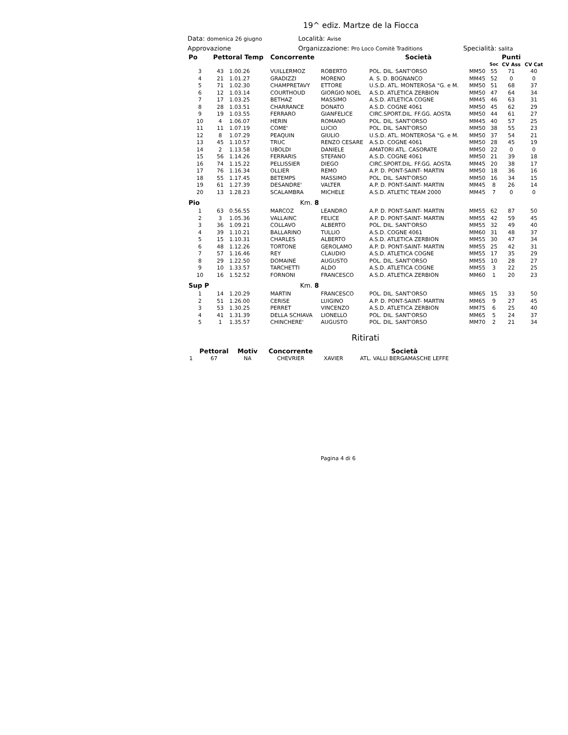19^ ediz. Martze de la Fiocca
Data: domenica 26 giugno Località: Avise
Approvazione Organizzazione: Pro Loco Comitè Traditions Specialità: salita
| Po | Pettoral Temp | | Concorrente | | Società | | | Punti | |
| --- | --- | --- | --- | --- | --- | --- | --- | --- | --- |
| | | | | | | | Soc | CV Ass | CV Cat |
| 3 | 43 | 1.00.26 | VUILLERMOZ | ROBERTO | POL. DIL. SANT'ORSO | MM50 | 55 | 71 | 40 |
| 4 | 21 | 1.01.27 | GRADIZZI | MORENO | A. S. D. BOGNANCO | MM45 | 52 | 0 | 0 |
| 5 | 71 | 1.02.30 | CHAMPRETAVY | ETTORE | U.S.D. ATL. MONTEROSA "G. e M. | MM50 | 51 | 68 | 37 |
| 6 | 12 | 1.03.14 | COURTHOUD | GIORGIO NOEL | A.S.D. ATLETICA ZERBION | MM50 | 47 | 64 | 34 |
| 7 | 17 | 1.03.25 | BETHAZ | MASSIMO | A.S.D. ATLETICA COGNE | MM45 | 46 | 63 | 31 |
| 8 | 28 | 1.03.51 | CHARRANCE | DONATO | A.S.D. COGNE 4061 | MM50 | 45 | 62 | 29 |
| 9 | 19 | 1.03.55 | FERRARO | GIANFELICE | CIRC.SPORT.DIL. FF.GG. AOSTA | MM50 | 44 | 61 | 27 |
| 10 | 4 | 1.06.07 | HERIN | ROMANO | POL. DIL. SANT'ORSO | MM45 | 40 | 57 | 25 |
| 11 | 11 | 1.07.19 | COME' | LUCIO | POL. DIL. SANT'ORSO | MM50 | 38 | 55 | 23 |
| 12 | 8 | 1.07.29 | PEAQUIN | GIULIO | U.S.D. ATL. MONTEROSA "G. e M. | MM50 | 37 | 54 | 21 |
| 13 | 45 | 1.10.57 | TRUC | RENZO CESARE | A.S.D. COGNE 4061 | MM50 | 28 | 45 | 19 |
| 14 | 2 | 1.13.58 | UBOLDI | DANIELE | AMATORI ATL. CASORATE | MM50 | 22 | 0 | 0 |
| 15 | 56 | 1.14.26 | FERRARIS | STEFANO | A.S.D. COGNE 4061 | MM50 | 21 | 39 | 18 |
| 16 | 74 | 1.15.22 | PELLISSIER | DIEGO | CIRC.SPORT.DIL. FF.GG. AOSTA | MM45 | 20 | 38 | 17 |
| 17 | 76 | 1.16.34 | OLLIER | REMO | A.P. D. PONT-SAINT- MARTIN | MM50 | 18 | 36 | 16 |
| 18 | 55 | 1.17.45 | BETEMPS | MASSIMO | POL. DIL. SANT'ORSO | MM50 | 16 | 34 | 15 |
| 19 | 61 | 1.27.39 | DESANDRE' | VALTER | A.P. D. PONT-SAINT- MARTIN | MM45 | 8 | 26 | 14 |
| 20 | 13 | 1.28.23 | SCALAMBRA | MICHELE | A.S.D. ATLETIC TEAM 2000 | MM45 | 7 | 0 | 0 |
| Pio | | Km. 8 | | | | | | | |
| 1 | 63 | 0.56.55 | MARCOZ | LEANDRO | A.P. D. PONT-SAINT- MARTIN | MM55 | 62 | 87 | 50 |
| 2 | 3 | 1.05.36 | VALLAINC | FELICE | A.P. D. PONT-SAINT- MARTIN | MM55 | 42 | 59 | 45 |
| 3 | 36 | 1.09.21 | COLLAVO | ALBERTO | POL. DIL. SANT'ORSO | MM55 | 32 | 49 | 40 |
| 4 | 39 | 1.10.21 | BALLARINO | TULLIO | A.S.D. COGNE 4061 | MM60 | 31 | 48 | 37 |
| 5 | 15 | 1.10.31 | CHARLES | ALBERTO | A.S.D. ATLETICA ZERBION | MM55 | 30 | 47 | 34 |
| 6 | 48 | 1.12.26 | TORTONE | GEROLAMO | A.P. D. PONT-SAINT- MARTIN | MM55 | 25 | 42 | 31 |
| 7 | 57 | 1.16.46 | REY | CLAUDIO | A.S.D. ATLETICA COGNE | MM55 | 17 | 35 | 29 |
| 8 | 29 | 1.22.50 | DOMAINE | AUGUSTO | POL. DIL. SANT'ORSO | MM55 | 10 | 28 | 27 |
| 9 | 10 | 1.33.57 | TARCHETTI | ALDO | A.S.D. ATLETICA COGNE | MM55 | 3 | 22 | 25 |
| 10 | 16 | 1.52.52 | FORNONI | FRANCESCO | A.S.D. ATLETICA ZERBION | MM60 | 1 | 20 | 23 |
| Sup P | | Km. 8 | | | | | | | |
| 1 | 14 | 1.20.29 | MARTIN | FRANCESCO | POL. DIL. SANT'ORSO | MM65 | 15 | 33 | 50 |
| 2 | 51 | 1.26.00 | CERISE | LUIGINO | A.P. D. PONT-SAINT- MARTIN | MM65 | 9 | 27 | 45 |
| 3 | 53 | 1.30.25 | PERRET | VINCENZO | A.S.D. ATLETICA ZERBION | MM75 | 6 | 25 | 40 |
| 4 | 41 | 1.31.39 | DELLA SCHIAVA | LIONELLO | POL. DIL. SANT'ORSO | MM65 | 5 | 24 | 37 |
| 5 | 1 | 1.35.57 | CHINCHERE' | AUGUSTO | POL. DIL. SANT'ORSO | MM70 | 2 | 21 | 34 |
Ritirati
| | Pettoral | Motiv | Concorrente | | Società |
| --- | --- | --- | --- | --- | --- |
| 1 | 67 | NA | CHEVRIER | XAVIER | ATL. VALLI BERGAMASCHE LEFFE |
Pagina 4 di 6